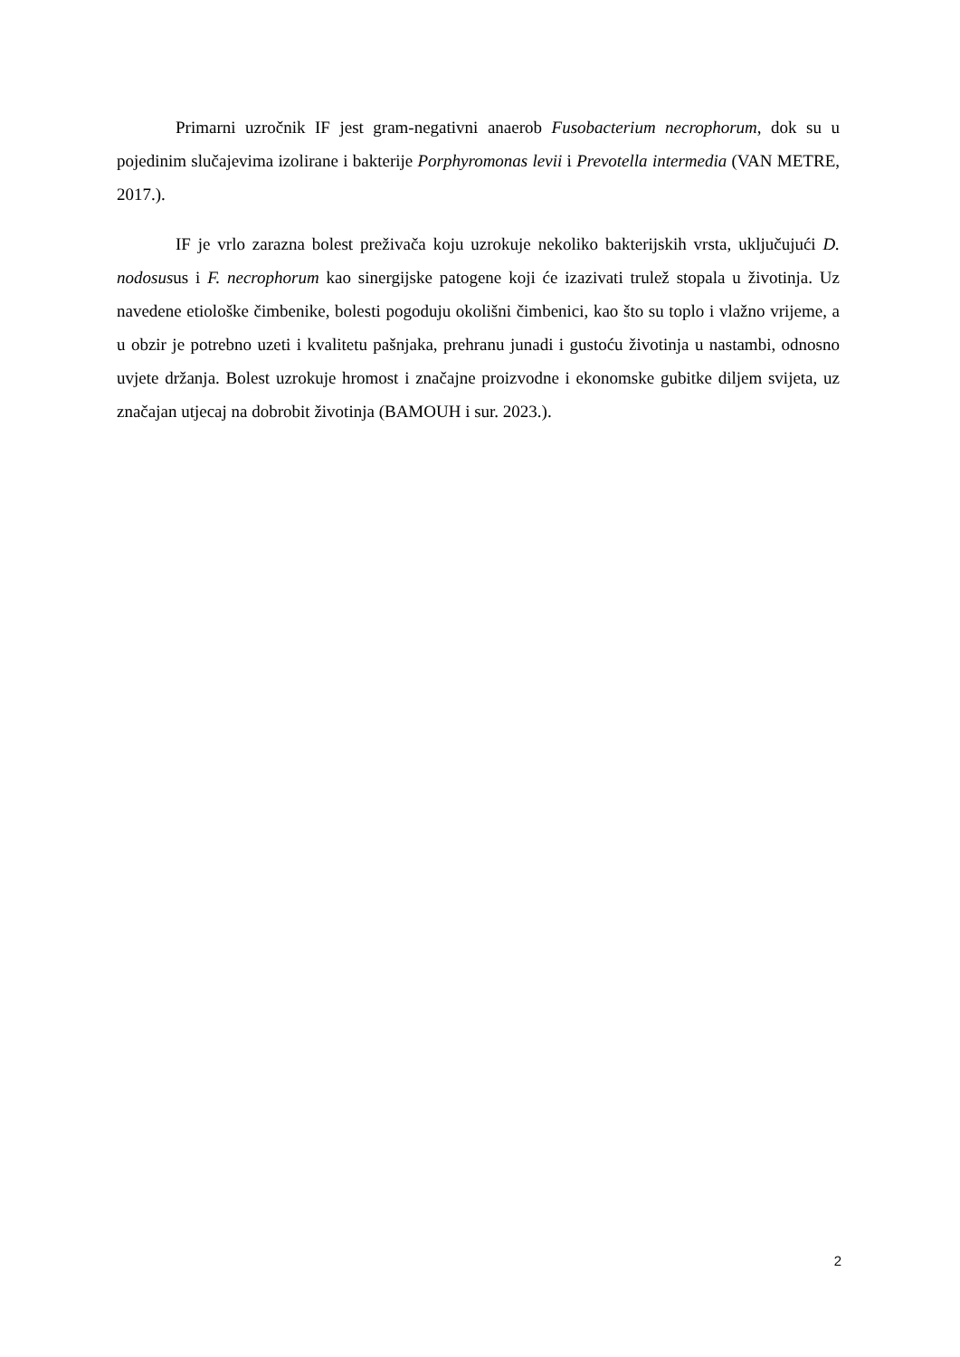Primarni uzročnik IF jest gram-negativni anaerob Fusobacterium necrophorum, dok su u pojedinim slučajevima izolirane i bakterije Porphyromonas levii i Prevotella intermedia (VAN METRE, 2017.).
IF je vrlo zarazna bolest preživača koju uzrokuje nekoliko bakterijskih vrsta, uključujući D. nodosusus i F. necrophorum kao sinergijske patogene koji će izazivati trulež stopala u životinja. Uz navedene etiološke čimbenike, bolesti pogoduju okolišni čimbenici, kao što su toplo i vlažno vrijeme, a u obzir je potrebno uzeti i kvalitetu pašnjaka, prehranu junadi i gustoću životinja u nastambi, odnosno uvjete držanja. Bolest uzrokuje hromost i značajne proizvodne i ekonomske gubitke diljem svijeta, uz značajan utjecaj na dobrobit životinja (BAMOUH i sur. 2023.).
2